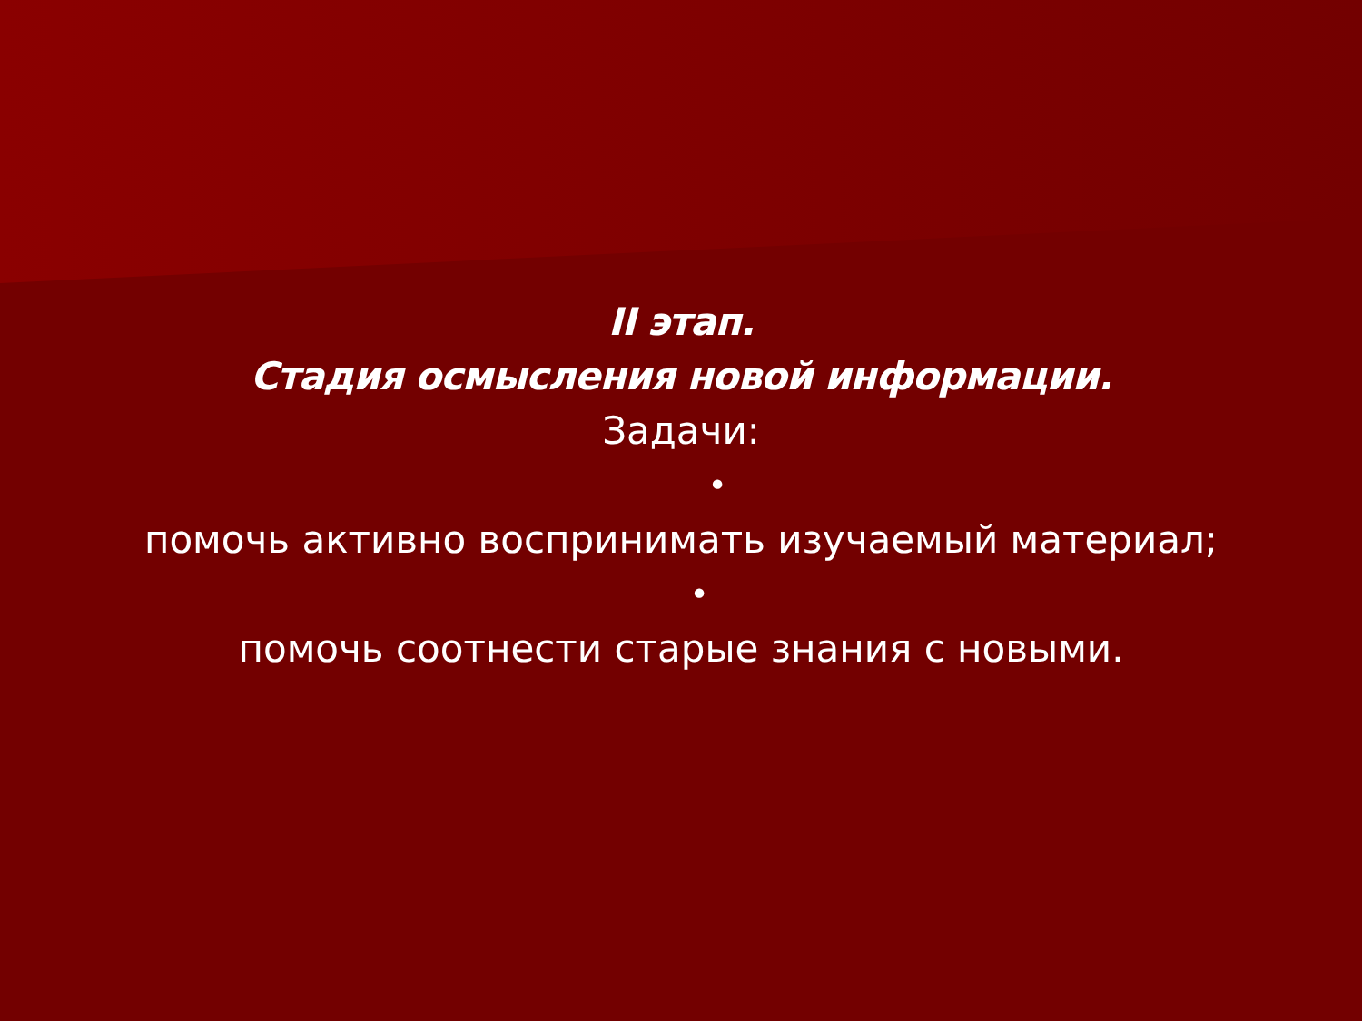II этап.
Стадия осмысления новой информации.
Задачи:
•
помочь активно воспринимать изучаемый материал;
•
помочь соотнести старые знания с новыми.